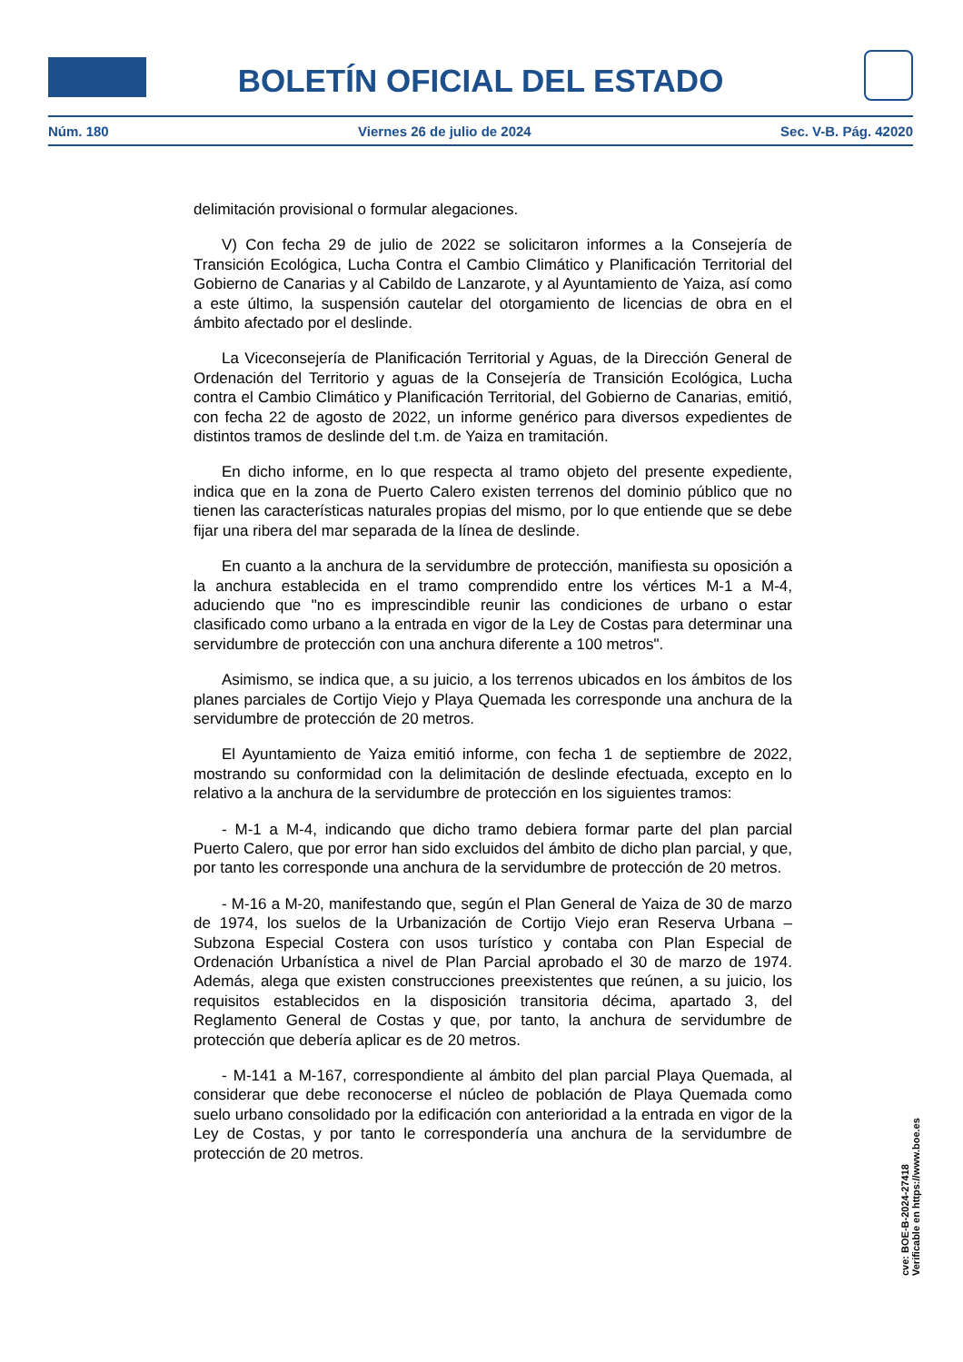BOLETÍN OFICIAL DEL ESTADO
Núm. 180 Viernes 26 de julio de 2024 Sec. V-B. Pág. 42020
delimitación provisional o formular alegaciones.
V) Con fecha 29 de julio de 2022 se solicitaron informes a la Consejería de Transición Ecológica, Lucha Contra el Cambio Climático y Planificación Territorial del Gobierno de Canarias y al Cabildo de Lanzarote, y al Ayuntamiento de Yaiza, así como a este último, la suspensión cautelar del otorgamiento de licencias de obra en el ámbito afectado por el deslinde.
La Viceconsejería de Planificación Territorial y Aguas, de la Dirección General de Ordenación del Territorio y aguas de la Consejería de Transición Ecológica, Lucha contra el Cambio Climático y Planificación Territorial, del Gobierno de Canarias, emitió, con fecha 22 de agosto de 2022, un informe genérico para diversos expedientes de distintos tramos de deslinde del t.m. de Yaiza en tramitación.
En dicho informe, en lo que respecta al tramo objeto del presente expediente, indica que en la zona de Puerto Calero existen terrenos del dominio público que no tienen las características naturales propias del mismo, por lo que entiende que se debe fijar una ribera del mar separada de la línea de deslinde.
En cuanto a la anchura de la servidumbre de protección, manifiesta su oposición a la anchura establecida en el tramo comprendido entre los vértices M-1 a M-4, aduciendo que "no es imprescindible reunir las condiciones de urbano o estar clasificado como urbano a la entrada en vigor de la Ley de Costas para determinar una servidumbre de protección con una anchura diferente a 100 metros".
Asimismo, se indica que, a su juicio, a los terrenos ubicados en los ámbitos de los planes parciales de Cortijo Viejo y Playa Quemada les corresponde una anchura de la servidumbre de protección de 20 metros.
El Ayuntamiento de Yaiza emitió informe, con fecha 1 de septiembre de 2022, mostrando su conformidad con la delimitación de deslinde efectuada, excepto en lo relativo a la anchura de la servidumbre de protección en los siguientes tramos:
- M-1 a M-4, indicando que dicho tramo debiera formar parte del plan parcial Puerto Calero, que por error han sido excluidos del ámbito de dicho plan parcial, y que, por tanto les corresponde una anchura de la servidumbre de protección de 20 metros.
- M-16 a M-20, manifestando que, según el Plan General de Yaiza de 30 de marzo de 1974, los suelos de la Urbanización de Cortijo Viejo eran Reserva Urbana – Subzona Especial Costera con usos turístico y contaba con Plan Especial de Ordenación Urbanística a nivel de Plan Parcial aprobado el 30 de marzo de 1974. Además, alega que existen construcciones preexistentes que reúnen, a su juicio, los requisitos establecidos en la disposición transitoria décima, apartado 3, del Reglamento General de Costas y que, por tanto, la anchura de servidumbre de protección que debería aplicar es de 20 metros.
- M-141 a M-167, correspondiente al ámbito del plan parcial Playa Quemada, al considerar que debe reconocerse el núcleo de población de Playa Quemada como suelo urbano consolidado por la edificación con anterioridad a la entrada en vigor de la Ley de Costas, y por tanto le correspondería una anchura de la servidumbre de protección de 20 metros.
cve: BOE-B-2024-27418
Verificable en https://www.boe.es